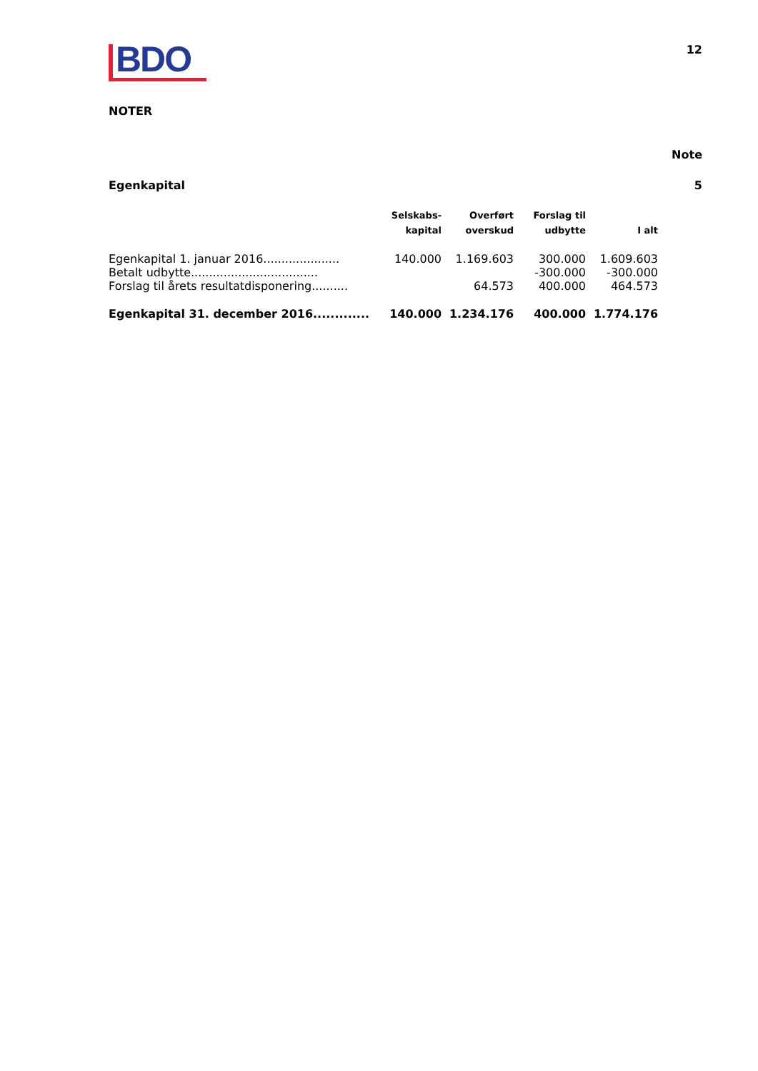BDO
12
NOTER
Note
Egenkapital 5
| | Selskabs- kapital | Overført overskud | Forslag til udbytte | I alt |
| --- | --- | --- | --- | --- |
| Egenkapital 1. januar 2016..................... | 140.000 | 1.169.603 | 300.000 | 1.609.603 |
| Betalt udbytte................................... | | | -300.000 | -300.000 |
| Forslag til årets resultatdisponering.......... | | 64.573 | 400.000 | 464.573 |
| Egenkapital 31. december 2016............. | 140.000 | 1.234.176 | 400.000 | 1.774.176 |